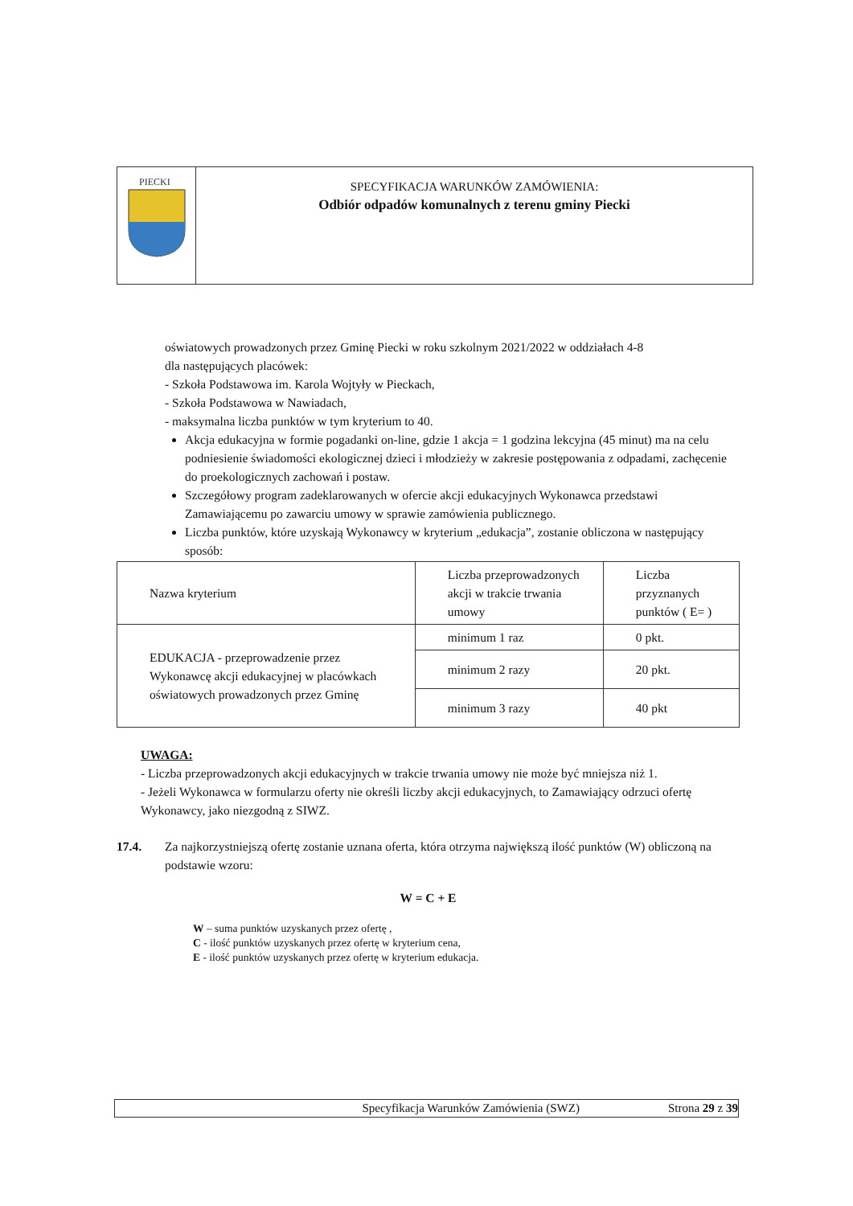PIECKI
SPECYFIKACJA WARUNKÓW ZAMÓWIENIA:
Odbiór odpadów komunalnych z terenu gminy Piecki
oświatowych prowadzonych przez Gminę Piecki w roku szkolnym 2021/2022 w oddziałach 4-8
dla następujących placówek:
- Szkoła Podstawowa im. Karola Wojtyły w Pieckach,
- Szkoła Podstawowa w Nawiadach,
- maksymalna liczba punktów w tym kryterium to 40.
Akcja edukacyjna w formie pogadanki on-line, gdzie 1 akcja = 1 godzina lekcyjna (45 minut) ma na celu podniesienie świadomości ekologicznej dzieci i młodzieży w zakresie postępowania z odpadami, zachęcenie do proekologicznych zachowań i postaw.
Szczegółowy program zadeklarowanych w ofercie akcji edukacyjnych Wykonawca przedstawi Zamawiającemu po zawarciu umowy w sprawie zamówienia publicznego.
Liczba punktów, które uzyskają Wykonawcy w kryterium „edukacja”, zostanie obliczona w następujący sposób:
| Nazwa kryterium | Liczba przeprowadzonych akcji w trakcie trwania umowy | Liczba przyznanych punktów ( E= ) |
| EDUKACJA - przeprowadzenie przez Wykonawcę akcji edukacyjnej w placówkach oświatowych prowadzonych przez Gminę | minimum 1 raz | 0 pkt. |
| | minimum 2 razy | 20 pkt. |
| | minimum 3 razy | 40 pkt |
UWAGA:
- Liczba przeprowadzonych akcji edukacyjnych w trakcie trwania umowy nie może być mniejsza niż 1.
- Jeżeli Wykonawca w formularzu oferty nie określi liczby akcji edukacyjnych, to Zamawiający odrzuci ofertę Wykonawcy, jako niezgodną z SIWZ.
17.4. Za najkorzystniejszą ofertę zostanie uznana oferta, która otrzyma największą ilość punktów (W) obliczoną na podstawie wzoru:
W = C + E
W – suma punktów uzyskanych przez ofertę ,
C - ilość punktów uzyskanych przez ofertę w kryterium cena,
E - ilość punktów uzyskanych przez ofertę w kryterium edukacja.
Specyfikacja Warunków Zamówienia (SWZ) Strona 29 z 39